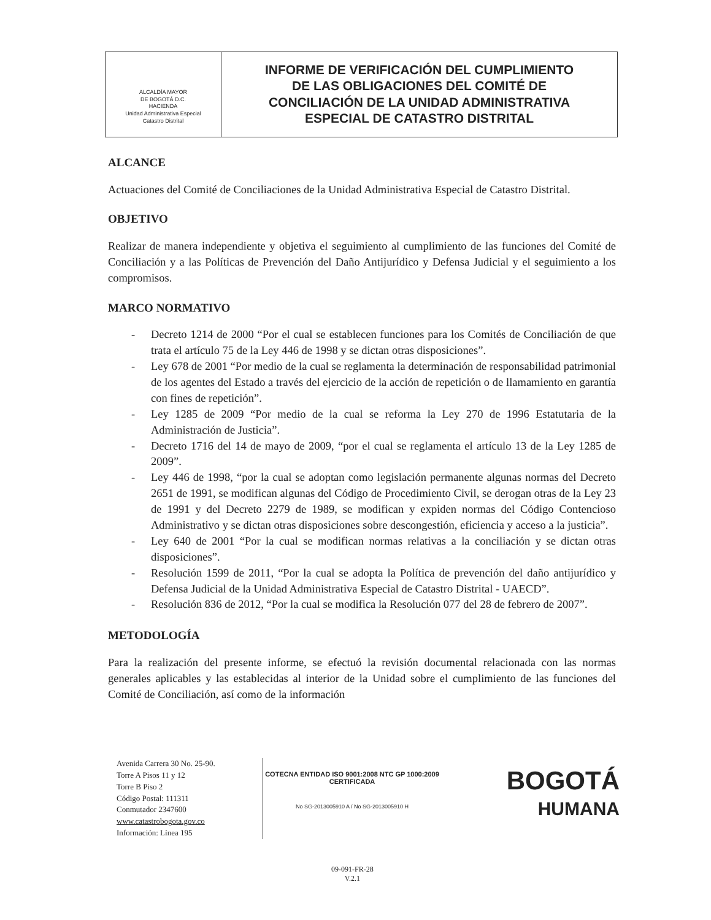ALCALDÍA MAYOR
DE BOGOTÁ D.C.
HACIENDA
Unidad Administrativa Especial
Catastro Distrital
INFORME DE VERIFICACIÓN DEL CUMPLIMIENTO
DE LAS OBLIGACIONES DEL COMITÉ DE
CONCILIACIÓN DE LA UNIDAD ADMINISTRATIVA
ESPECIAL DE CATASTRO DISTRITAL
ALCANCE
Actuaciones del Comité de Conciliaciones de la Unidad Administrativa Especial de Catastro Distrital.
OBJETIVO
Realizar de manera independiente y objetiva el seguimiento al cumplimiento de las funciones del Comité de Conciliación y a las Políticas de Prevención del Daño Antijurídico y Defensa Judicial y el seguimiento a los compromisos.
MARCO NORMATIVO
- Decreto 1214 de 2000 “Por el cual se establecen funciones para los Comités de Conciliación de que trata el artículo 75 de la Ley 446 de 1998 y se dictan otras disposiciones”.
- Ley 678 de 2001 “Por medio de la cual se reglamenta la determinación de responsabilidad patrimonial de los agentes del Estado a través del ejercicio de la acción de repetición o de llamamiento en garantía con fines de repetición”.
- Ley 1285 de 2009 “Por medio de la cual se reforma la Ley 270 de 1996 Estatutaria de la Administración de Justicia”.
- Decreto 1716 del 14 de mayo de 2009, “por el cual se reglamenta el artículo 13 de la Ley 1285 de 2009”.
- Ley 446 de 1998, “por la cual se adoptan como legislación permanente algunas normas del Decreto 2651 de 1991, se modifican algunas del Código de Procedimiento Civil, se derogan otras de la Ley 23 de 1991 y del Decreto 2279 de 1989, se modifican y expiden normas del Código Contencioso Administrativo y se dictan otras disposiciones sobre descongestión, eficiencia y acceso a la justicia”.
- Ley 640 de 2001 “Por la cual se modifican normas relativas a la conciliación y se dictan otras disposiciones”.
- Resolución 1599 de 2011, “Por la cual se adopta la Política de prevención del daño antijurídico y Defensa Judicial de la Unidad Administrativa Especial de Catastro Distrital - UAECD”.
- Resolución 836 de 2012, “Por la cual se modifica la Resolución 077 del 28 de febrero de 2007”.
METODOLOGÍA
Para la realización del presente informe, se efectuó la revisión documental relacionada con las normas generales aplicables y las establecidas al interior de la Unidad sobre el cumplimiento de las funciones del Comité de Conciliación, así como de la información
Avenida Carrera 30 No. 25-90.
Torre A Pisos 11 y 12
Torre B Piso 2
Código Postal: 111311
Conmutador 2347600
www.catastrobogota.gov.co
Información: Línea 195
COTECNA ENTIDAD ISO 9001:2008 NTC GP 1000:2009 CERTIFICADA
No SG-2013005910 A / No SG-2013005910 H
BOGOTÁ
HUMANA
09-091-FR-28
V.2.1